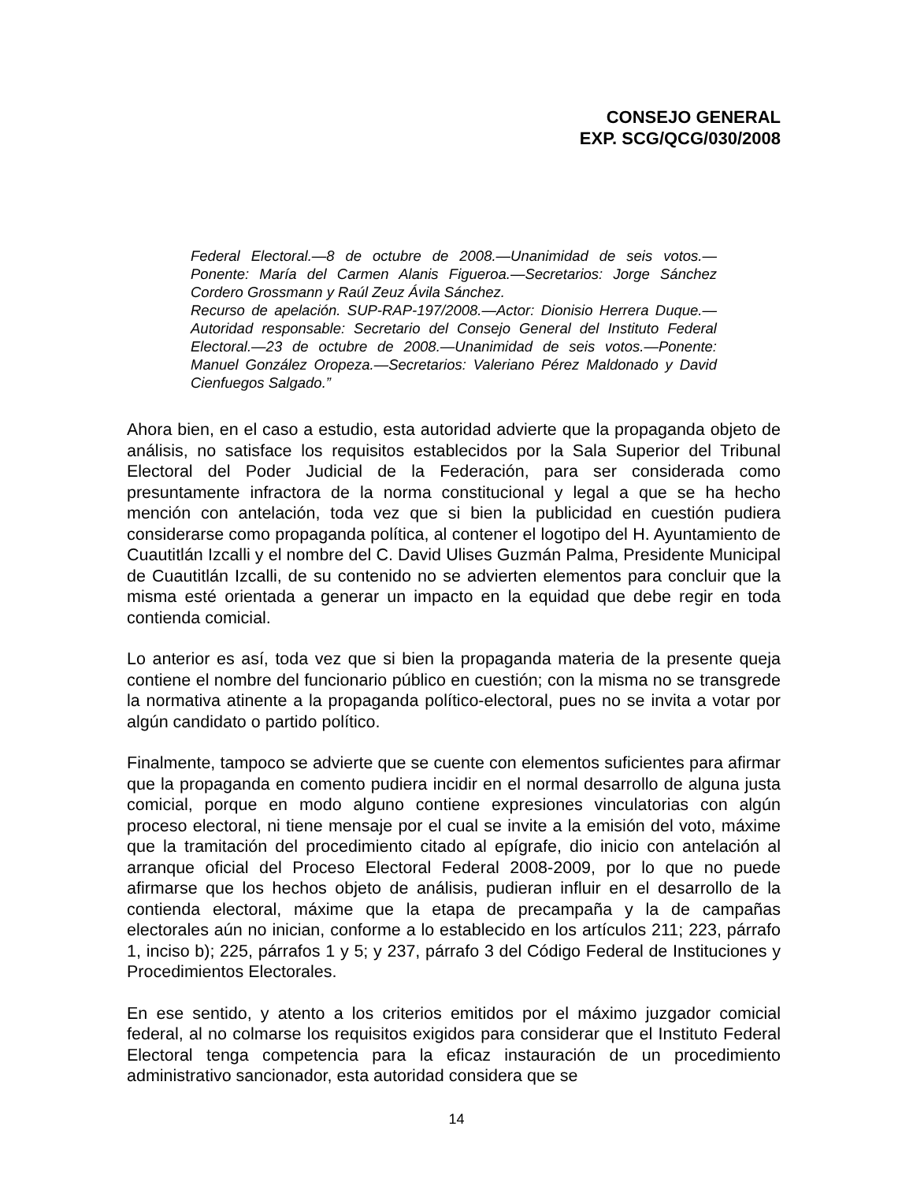CONSEJO GENERAL
EXP. SCG/QCG/030/2008
Federal Electoral.—8 de octubre de 2008.—Unanimidad de seis votos.—Ponente: María del Carmen Alanis Figueroa.—Secretarios: Jorge Sánchez Cordero Grossmann y Raúl Zeuz Ávila Sánchez.
Recurso de apelación. SUP-RAP-197/2008.—Actor: Dionisio Herrera Duque.—Autoridad responsable: Secretario del Consejo General del Instituto Federal Electoral.—23 de octubre de 2008.—Unanimidad de seis votos.—Ponente: Manuel González Oropeza.—Secretarios: Valeriano Pérez Maldonado y David Cienfuegos Salgado.”
Ahora bien, en el caso a estudio, esta autoridad advierte que la propaganda objeto de análisis, no satisface los requisitos establecidos por la Sala Superior del Tribunal Electoral del Poder Judicial de la Federación, para ser considerada como presuntamente infractora de la norma constitucional y legal a que se ha hecho mención con antelación, toda vez que si bien la publicidad en cuestión pudiera considerarse como propaganda política, al contener el logotipo del H. Ayuntamiento de Cuautitlán Izcalli y el nombre del C. David Ulises Guzmán Palma, Presidente Municipal de Cuautitlán Izcalli, de su contenido no se advierten elementos para concluir que la misma esté orientada a generar un impacto en la equidad que debe regir en toda contienda comicial.
Lo anterior es así, toda vez que si bien la propaganda materia de la presente queja contiene el nombre del funcionario público en cuestión; con la misma no se transgrede la normativa atinente a la propaganda político-electoral, pues no se invita a votar por algún candidato o partido político.
Finalmente, tampoco se advierte que se cuente con elementos suficientes para afirmar que la propaganda en comento pudiera incidir en el normal desarrollo de alguna justa comicial, porque en modo alguno contiene expresiones vinculatorias con algún proceso electoral, ni tiene mensaje por el cual se invite a la emisión del voto, máxime que la tramitación del procedimiento citado al epígrafe, dio inicio con antelación al arranque oficial del Proceso Electoral Federal 2008-2009, por lo que no puede afirmarse que los hechos objeto de análisis, pudieran influir en el desarrollo de la contienda electoral, máxime que la etapa de precampaña y la de campañas electorales aún no inician, conforme a lo establecido en los artículos 211; 223, párrafo 1, inciso b); 225, párrafos 1 y 5; y 237, párrafo 3 del Código Federal de Instituciones y Procedimientos Electorales.
En ese sentido, y atento a los criterios emitidos por el máximo juzgador comicial federal, al no colmarse los requisitos exigidos para considerar que el Instituto Federal Electoral tenga competencia para la eficaz instauración de un procedimiento administrativo sancionador, esta autoridad considera que se
14